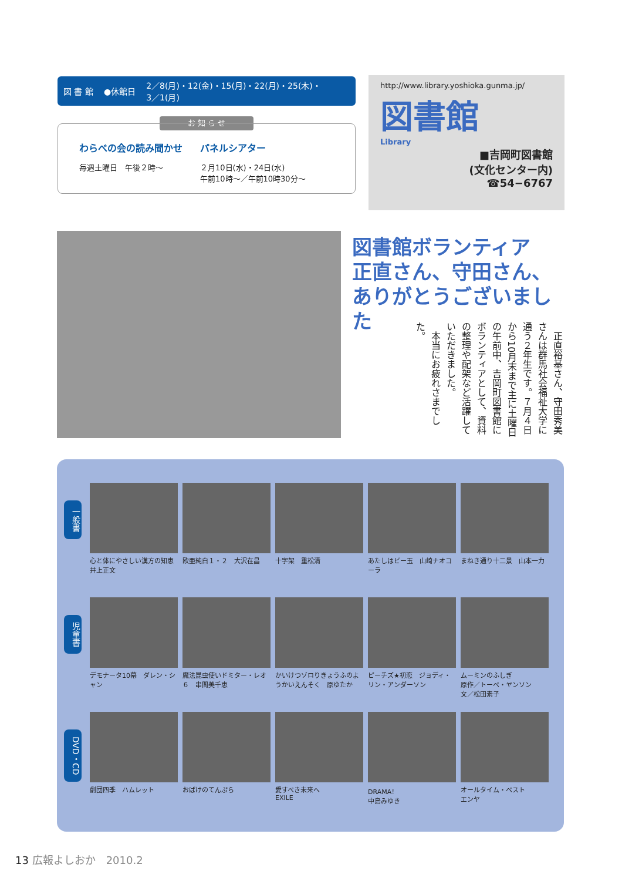図 書 館 ●休館日 2／8(月)・12(金)・15(月)・22(月)・25(木)・
3／1(月)
お 知 ら せ
わらべの会の読み聞かせ
毎週土曜日　午後２時～
パネルシアター
２月10日(水)・24日(水)
午前10時～／午前10時30分～
http://www.library.yoshioka.gunma.jp/
図書館
Library
■吉岡町図書館
(文化センター内)
☎54−6767
図書館ボランティア
正直さん、守田さん、
ありがとうございました
　正直裕基さん、守田秀美さんは群馬社会福祉大学に通う２年生です。７月４日から10月末まで主に土曜日の午前中、吉岡町図書館にボランティアとして、資料の整理や配架など活躍していただきました。
　本当にお疲れさまでした。
一般書
心と体にやさしい漢方の知恵
井上正文
欧亜純白１・２　大沢在昌 十字架　重松清 あたしはビー玉　山崎ナオコーラ
まねき通り十二景　山本一力
児童書
デモナータ10幕　ダレン・シャン
魔法昆虫使いドミター・レオ６　串間美千恵
かいけつゾロりきょうふのようかいえんそく　原ゆたか
ピーチズ★初恋　ジョディ・リン・アンダーソン
ムーミンのふしぎ
原作／トーベ・ヤンソン
文／松田素子
DVD・CD
劇団四季　ハムレット おばけのてんぷら 愛すべき未来へ
EXILE
DRAMA！
中島みゆき
オールタイム・ベスト
エンヤ
13 広報よしおか　2010.2